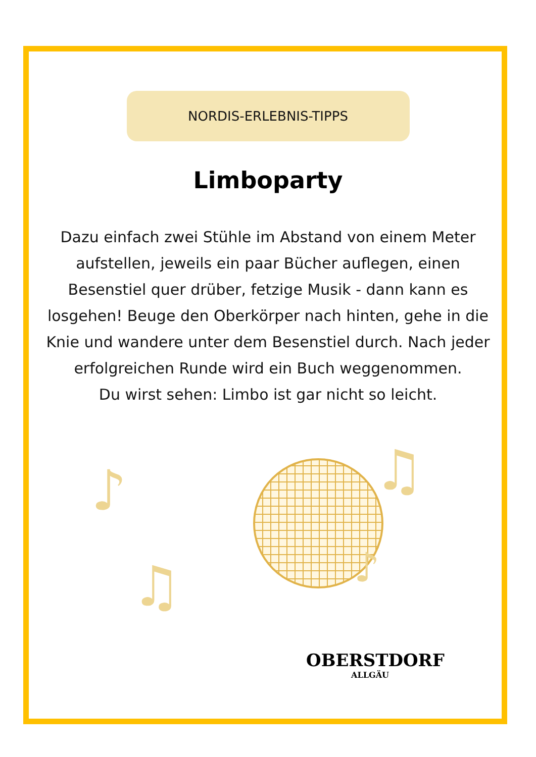NORDIS-ERLEBNIS-TIPPS
Limboparty
Dazu einfach zwei Stühle im Abstand von einem Meter aufstellen, jeweils ein paar Bücher auflegen, einen Besenstiel quer drüber, fetzige Musik - dann kann es losgehen! Beuge den Oberkörper nach hinten, gehe in die Knie und wandere unter dem Besenstiel durch. Nach jeder erfolgreichen Runde wird ein Buch weggenommen.
Du wirst sehen: Limbo ist gar nicht so leicht.
♪
♫
♫
♪
OBERSTDORF
ALLGÄU